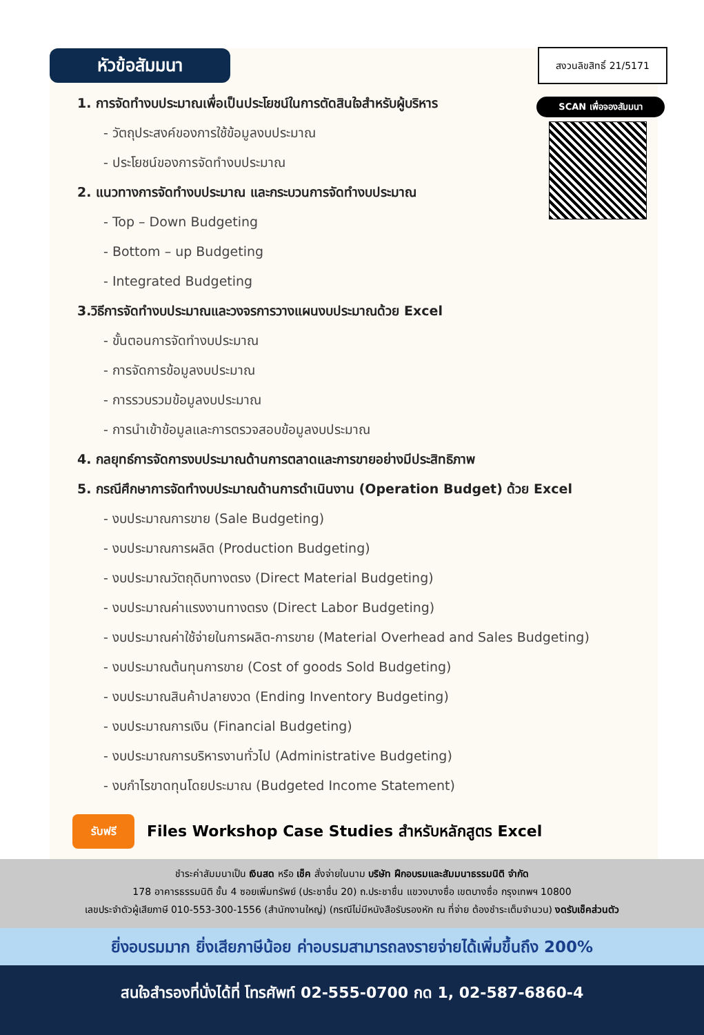หัวข้อสัมมนา สงวนลิขสิทธิ์ 21/5171
SCAN เพื่อจองสัมมนา
1. การจัดทำงบประมาณเพื่อเป็นประโยชน์ในการตัดสินใจสำหรับผู้บริหาร
- วัตถุประสงค์ของการใช้ข้อมูลงบประมาณ
- ประโยชน์ของการจัดทำงบประมาณ
2. แนวทางการจัดทำงบประมาณ และกระบวนการจัดทำงบประมาณ
- Top – Down Budgeting
- Bottom – up Budgeting
- Integrated Budgeting
3.วิธีการจัดทำงบประมาณและวงจรการวางแผนงบประมาณด้วย Excel
- ขั้นตอนการจัดทำงบประมาณ
- การจัดการข้อมูลงบประมาณ
- การรวบรวมข้อมูลงบประมาณ
- การนำเข้าข้อมูลและการตรวจสอบข้อมูลงบประมาณ
4. กลยุทธ์การจัดการงบประมาณด้านการตลาดและการขายอย่างมีประสิทธิภาพ
5. กรณีศึกษาการจัดทำงบประมาณด้านการดำเนินงาน (Operation Budget) ด้วย Excel
- งบประมาณการขาย (Sale Budgeting)
- งบประมาณการผลิต (Production Budgeting)
- งบประมาณวัตถุดิบทางตรง (Direct Material Budgeting)
- งบประมาณค่าแรงงานทางตรง (Direct Labor Budgeting)
- งบประมาณค่าใช้จ่ายในการผลิต-การขาย (Material Overhead and Sales Budgeting)
- งบประมาณต้นทุนการขาย (Cost of goods Sold Budgeting)
- งบประมาณสินค้าปลายงวด (Ending Inventory Budgeting)
- งบประมาณการเงิน (Financial Budgeting)
- งบประมาณการบริหารงานทั่วไป (Administrative Budgeting)
- งบกำไรขาดทุนโดยประมาณ (Budgeted Income Statement)
รับฟรี
Files Workshop Case Studies สำหรับหลักสูตร Excel
ชำระค่าสัมมนาเป็น เงินสด หรือ เช็ค สั่งจ่ายในนาม บริษัท ฝึกอบรมและสัมมนาธรรมนิติ จำกัด
178 อาคารธรรมนิติ ชั้น 4 ซอยเพิ่มทรัพย์ (ประชาชื่น 20) ถ.ประชาชื่น แขวงบางซื่อ เขตบางซื่อ กรุงเทพฯ 10800
เลขประจำตัวผู้เสียภาษี 010-553-300-1556 (สำนักงานใหญ่) (กรณีไม่มีหนังสือรับรองหัก ณ ที่จ่าย ต้องชำระเต็มจำนวน) งดรับเช็คส่วนตัว
ยิ่งอบรมมาก ยิ่งเสียภาษีน้อย ค่าอบรมสามารถลงรายจ่ายได้เพิ่มขึ้นถึง 200%
สนใจสำรองที่นั่งได้ที่ โทรศัพท์ 02-555-0700 กด 1, 02-587-6860-4